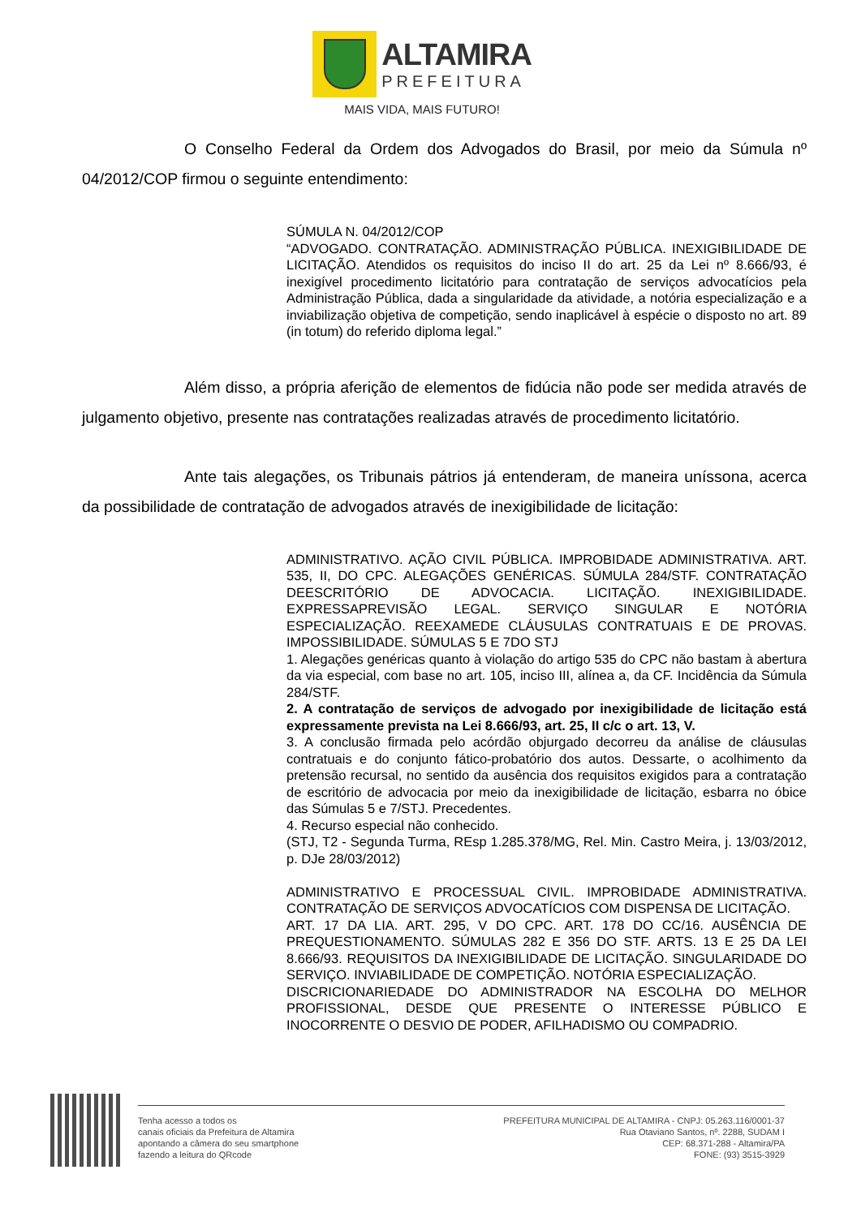ALTAMIRA
PREFEITURA
MAIS VIDA, MAIS FUTURO!
O Conselho Federal da Ordem dos Advogados do Brasil, por meio da Súmula nº 04/2012/COP firmou o seguinte entendimento:
SÚMULA N. 04/2012/COP
“ADVOGADO. CONTRATAÇÃO. ADMINISTRAÇÃO PÚBLICA. INEXIGIBILIDADE DE LICITAÇÃO. Atendidos os requisitos do inciso II do art. 25 da Lei nº 8.666/93, é inexigível procedimento licitatório para contratação de serviços advocatícios pela Administração Pública, dada a singularidade da atividade, a notória especialização e a inviabilização objetiva de competição, sendo inaplicável à espécie o disposto no art. 89 (in totum) do referido diploma legal.”
Além disso, a própria aferição de elementos de fidúcia não pode ser medida através de julgamento objetivo, presente nas contratações realizadas através de procedimento licitatório.
Ante tais alegações, os Tribunais pátrios já entenderam, de maneira uníssona, acerca da possibilidade de contratação de advogados através de inexigibilidade de licitação:
ADMINISTRATIVO. AÇÃO CIVIL PÚBLICA. IMPROBIDADE ADMINISTRATIVA. ART. 535, II, DO CPC. ALEGAÇÕES GENÉRICAS. SÚMULA 284/STF. CONTRATAÇÃO DEESCRITÓRIO DE ADVOCACIA. LICITAÇÃO. INEXIGIBILIDADE. EXPRESSAPREVISÃO LEGAL. SERVIÇO SINGULAR E NOTÓRIA ESPECIALIZAÇÃO. REEXAMEDE CLÁUSULAS CONTRATUAIS E DE PROVAS. IMPOSSIBILIDADE. SÚMULAS 5 E 7DO STJ
1. Alegações genéricas quanto à violação do artigo 535 do CPC não bastam à abertura da via especial, com base no art. 105, inciso III, alínea a, da CF. Incidência da Súmula 284/STF.
2. A contratação de serviços de advogado por inexigibilidade de licitação está expressamente prevista na Lei 8.666/93, art. 25, II c/c o art. 13, V.
3. A conclusão firmada pelo acórdão objurgado decorreu da análise de cláusulas contratuais e do conjunto fático-probatório dos autos. Dessarte, o acolhimento da pretensão recursal, no sentido da ausência dos requisitos exigidos para a contratação de escritório de advocacia por meio da inexigibilidade de licitação, esbarra no óbice das Súmulas 5 e 7/STJ. Precedentes.
4. Recurso especial não conhecido.
(STJ, T2 - Segunda Turma, REsp 1.285.378/MG, Rel. Min. Castro Meira, j. 13/03/2012, p. DJe 28/03/2012)
ADMINISTRATIVO E PROCESSUAL CIVIL. IMPROBIDADE ADMINISTRATIVA. CONTRATAÇÃO DE SERVIÇOS ADVOCATÍCIOS COM DISPENSA DE LICITAÇÃO.
ART. 17 DA LIA. ART. 295, V DO CPC. ART. 178 DO CC/16. AUSÊNCIA DE PREQUESTIONAMENTO. SÚMULAS 282 E 356 DO STF. ARTS. 13 E 25 DA LEI 8.666/93. REQUISITOS DA INEXIGIBILIDADE DE LICITAÇÃO. SINGULARIDADE DO SERVIÇO. INVIABILIDADE DE COMPETIÇÃO. NOTÓRIA ESPECIALIZAÇÃO.
DISCRICIONARIEDADE DO ADMINISTRADOR NA ESCOLHA DO MELHOR PROFISSIONAL, DESDE QUE PRESENTE O INTERESSE PÚBLICO E INOCORRENTE O DESVIO DE PODER, AFILHADISMO OU COMPADRIO.
Tenha acesso a todos os
canais oficiais da Prefeitura de Altamira
apontando a câmera do seu smartphone
fazendo a leitura do QRcode
PREFEITURA MUNICIPAL DE ALTAMIRA - CNPJ: 05.263.116/0001-37
Rua Otaviano Santos, nº. 2288, SUDAM I
CEP: 68.371-288 - Altamira/PA
FONE: (93) 3515-3929